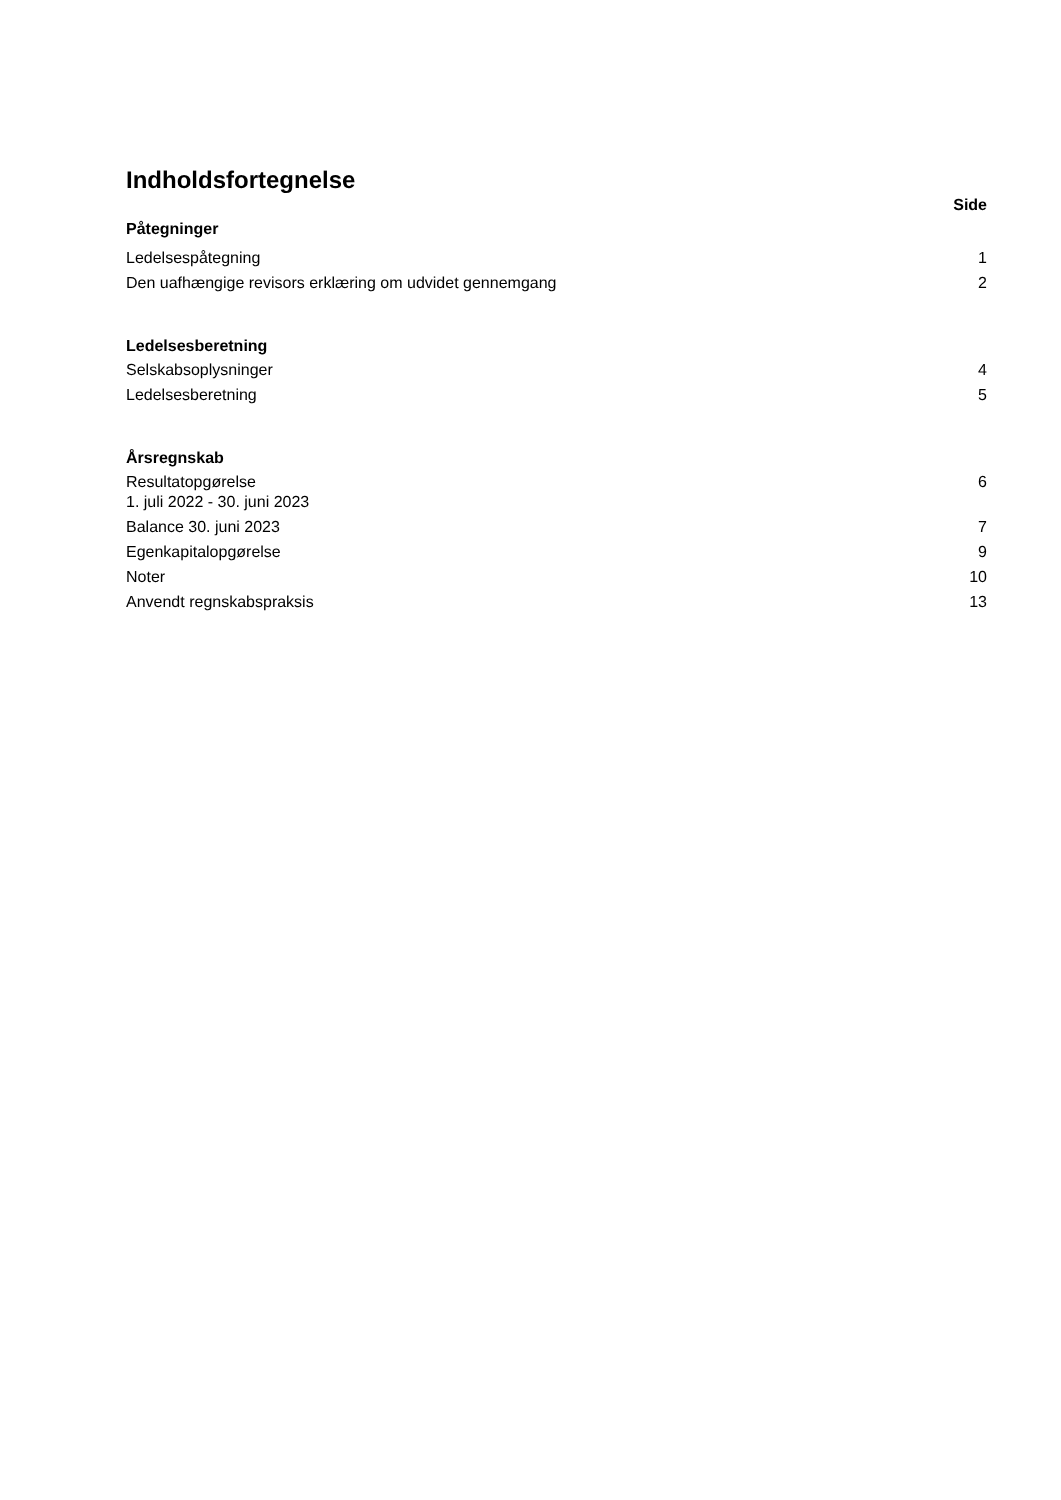Indholdsfortegnelse
Side
Påtegninger
Ledelsespåtegning 1
Den uafhængige revisors erklæring om udvidet gennemgang 2
Ledelsesberetning
Selskabsoplysninger 4
Ledelsesberetning 5
Årsregnskab
Resultatopgørelse
1. juli 2022 - 30. juni 2023 6
Balance 30. juni 2023 7
Egenkapitalopgørelse 9
Noter 10
Anvendt regnskabspraksis 13